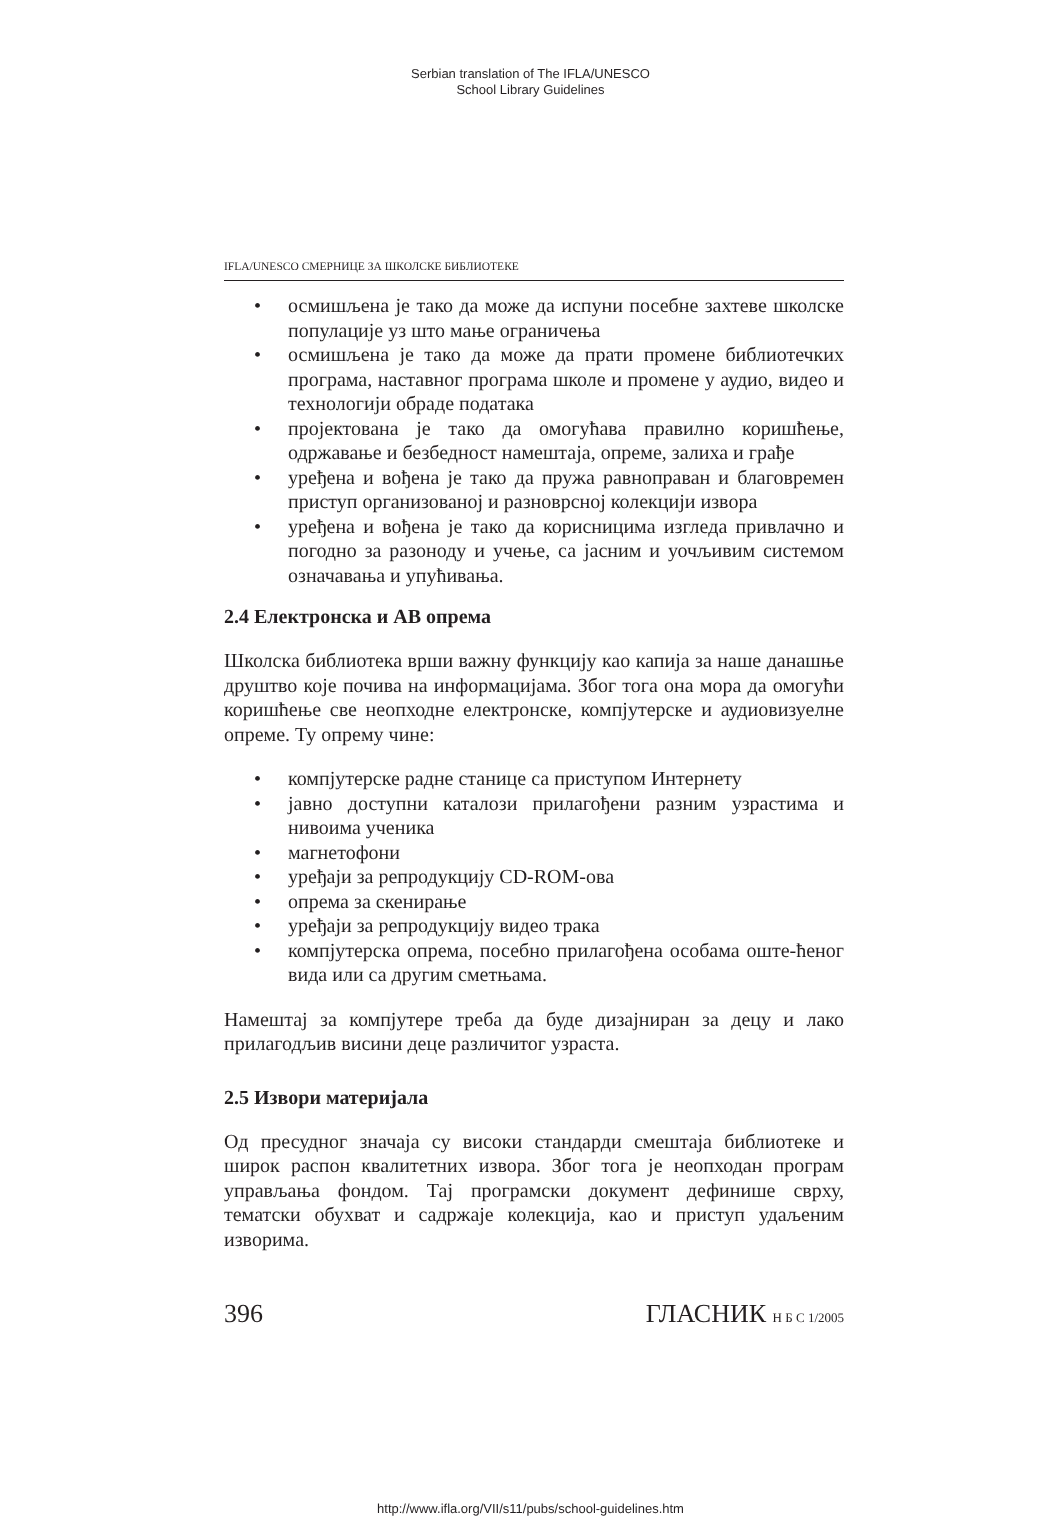Serbian translation of The IFLA/UNESCO
School Library Guidelines
IFLA/UNESCO СМЕРНИЦЕ ЗА ШКОЛСКЕ БИБЛИОТЕКЕ
• осмишљена је тако да може да испуни посебне захтеве школске популације уз што мање ограничења
• осмишљена је тако да може да прати промене библиотечких програма, наставног програма школе и промене у аудио, видео и технологији обраде података
• пројектована је тако да омогућава правилно коришћење, одржавање и безбедност намештаја, опреме, залиха и грађе
• уређена и вођена је тако да пружа равноправан и благовремен приступ организованој и разноврсној колекцији извора
• уређена и вођена је тако да корисницима изгледа привлачно и погодно за разоноду и учење, са јасним и уочљивим системом означавања и упућивања.
2.4 Електронска и АВ опрема
Школска библиотека врши важну функцију као капија за наше данашње друштво које почива на информацијама. Због тога она мора да омогући коришћење све неопходне електронске, компјутерске и аудиовизуелне опреме. Ту опрему чине:
• компјутерске радне станице са приступом Интернету
• јавно доступни каталози прилагођени разним узрастима и нивоима ученика
• магнетофони
• уређаји за репродукцију CD-ROM-ова
• опрема за скенирање
• уређаји за репродукцију видео трака
• компјутерска опрема, посебно прилагођена особама оште-ћеног вида или са другим сметњама.
Намештај за компјутере треба да буде дизајниран за децу и лако прилагодљив висини деце различитог узраста.
2.5 Извори материјала
Од пресудног значаја су високи стандарди смештаја библиотеке и широк распон квалитетних извора. Због тога је неопходан програм управљања фондом. Тај програмски документ дефинише сврху, тематски обухват и садржаје колекција, као и приступ удаљеним изворима.
396 ГЛАСНИК Н Б С 1/2005
http://www.ifla.org/VII/s11/pubs/school-guidelines.htm